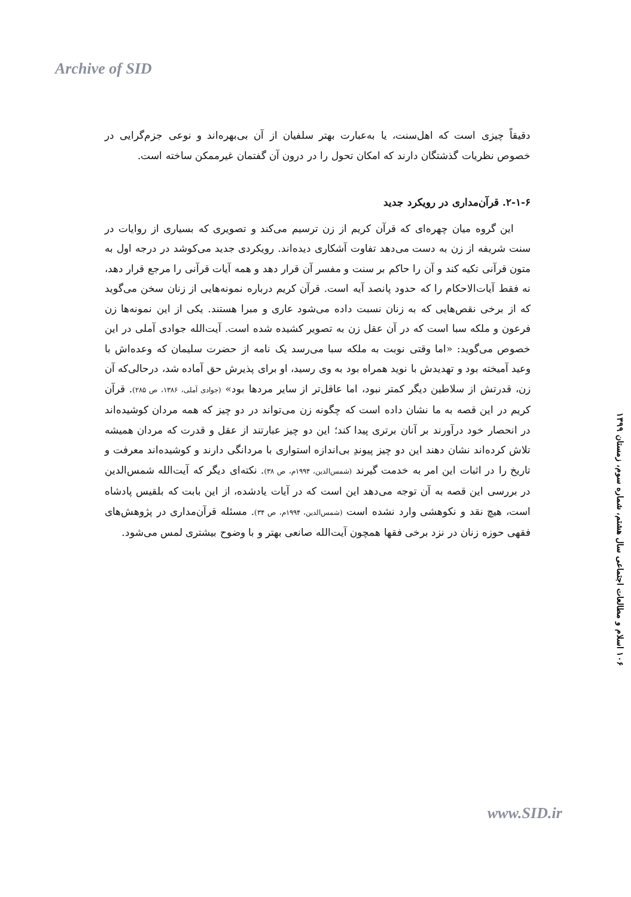Archive of SID
دقیقاً چیزی است که اهل‌سنت، یا به‌عبارت بهتر سلفیان از آن بی‌بهره‌اند و نوعی جزم‌گرایی در خصوص نظریات گذشتگان دارند که امکان تحول را در درون آن گفتمان غیرممکن ساخته است.
۲-۱-۶. قرآن‌مداری در رویکرد جدید
این گروه میان چهره‌ای که قرآن کریم از زن ترسیم می‌کند و تصویری که بسیاری از روایات در سنت شریفه از زن به دست می‌دهد تفاوت آشکاری دیده‌اند. رویکردی جدید می‌کوشد در درجه اول به متون قرآنی تکیه کند و آن را حاکم بر سنت و مفسر آن قرار دهد و همه آیات قرآنی را مرجع قرار دهد، نه فقط آیات‌الاحکام را که حدود پانصد آیه است. قرآن کریم درباره نمونه‌هایی از زنان سخن می‌گوید که از برخی نقص‌هایی که به زنان نسبت داده می‌شود عاری و مبرا هستند. یکی از این نمونه‌ها زن فرعون و ملکه سبا است که در آن عقل زن به تصویر کشیده شده است. آیت‌الله جوادی آملی در این خصوص می‌گوید: «اما وقتی نوبت به ملکه سبا می‌رسد یک نامه از حضرت سلیمان که وعده‌اش با وعید آمیخته بود و تهدیدش با نوید همراه بود به وی رسید، او برای پذیرش حق آماده شد، درحالی‌که آن زن، قدرتش از سلاطین دیگر کمتر نبود، اما عاقل‌تر از سایر مردها بود» (جوادی آملی، ۱۳۸۶، ص ۲۸۵). قرآن کریم در این قصه به ما نشان داده است که چگونه زن می‌تواند در دو چیز که همه مردان کوشیده‌اند در انحصار خود درآورند بر آنان برتری پیدا کند؛ این دو چیز عبارتند از عقل و قدرت که مردان همیشه تلاش کرده‌اند نشان دهند این دو چیز پیوندِ بی‌اندازه استواری با مردانگی دارند و کوشیده‌اند معرفت و تاریخ را در اثبات این امر به خدمت گیرند (شمس‌الدین، ۱۹۹۴م، ص ۳۸). نکته‌ای دیگر که آیت‌الله شمس‌الدین در بررسی این قصه به آن توجه می‌دهد این است که در آیات یادشده، از این بابت که بلقیس پادشاه است، هیچ نقد و نکوهشی وارد نشده است (شمس‌الدین، ۱۹۹۴م، ص ۳۴). مسئله قرآن‌مداری در پژوهش‌های فقهی حوزه زنان در نزد برخی فقها همچون آیت‌الله صانعی بهتر و با وضوح بیشتری لمس می‌شود.
۱۰۶ اسلام و مطالعات اجتماعی سال هشتم، شماره سوم، زمستان ۱۳۹۹
www.SID.ir